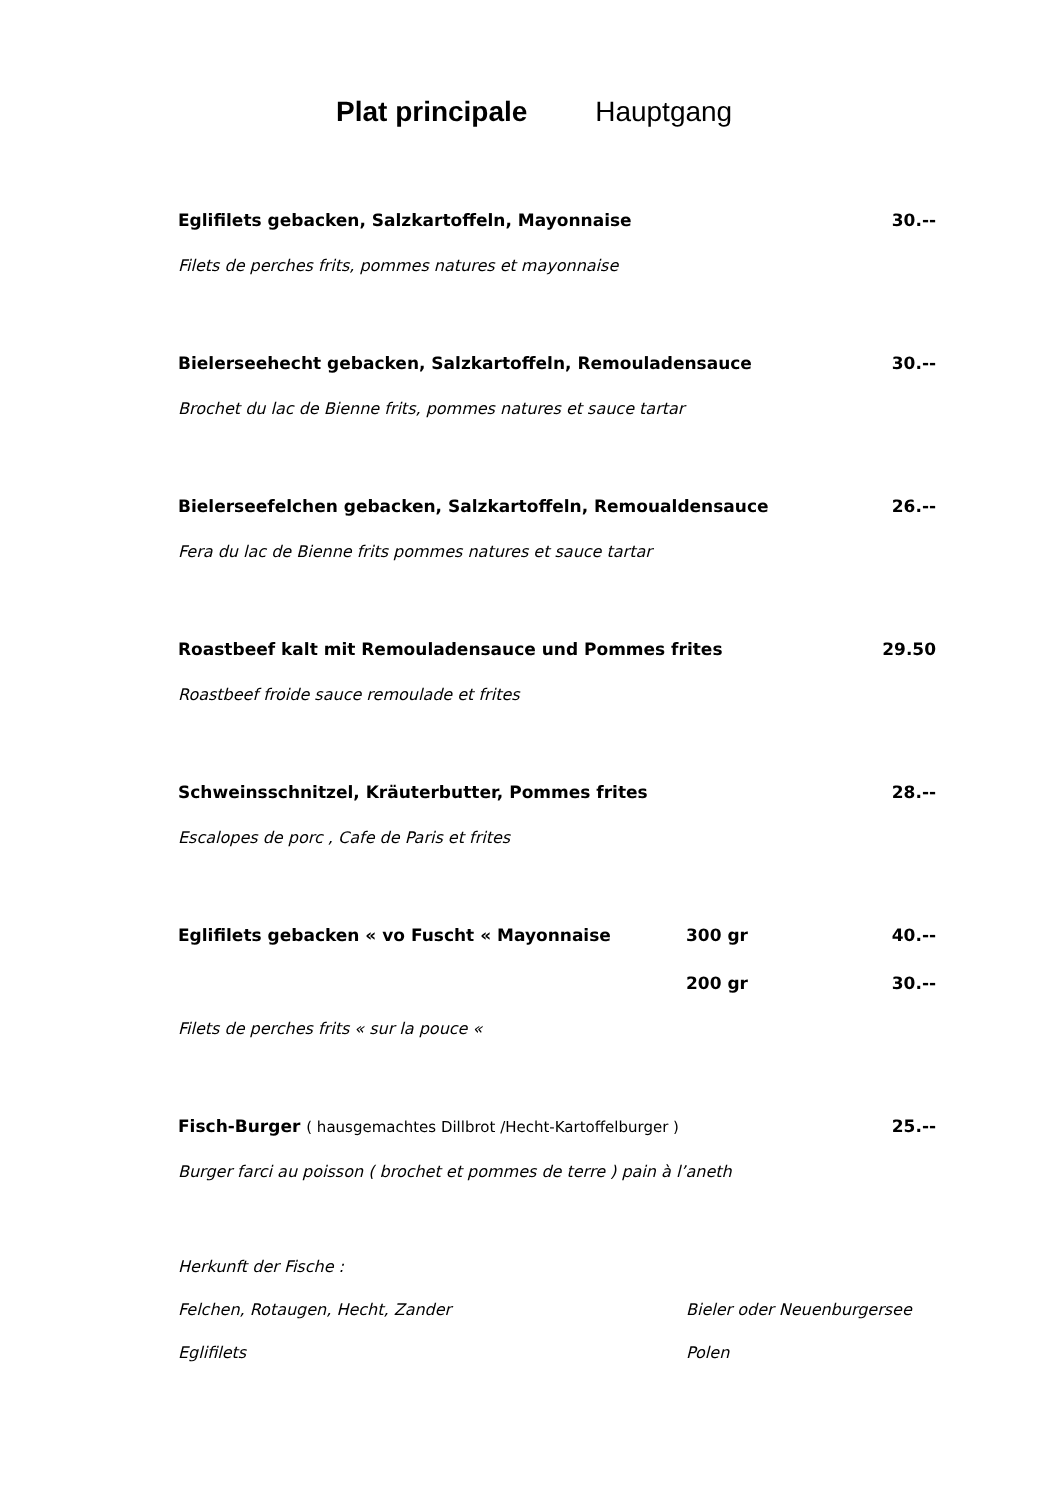Plat principale Hauptgang
Eglifilets gebacken, Salzkartoffeln, Mayonnaise 30.--
Filets de perches frits, pommes natures et mayonnaise
Bielerseehecht gebacken, Salzkartoffeln, Remouladensauce 30.--
Brochet du lac de Bienne frits, pommes natures et sauce tartar
Bielerseefelchen gebacken, Salzkartoffeln, Remoualdensauce 26.--
Fera du lac de Bienne frits pommes natures et sauce tartar
Roastbeef kalt mit Remouladensauce und Pommes frites 29.50
Roastbeef froide sauce remoulade et frites
Schweinsschnitzel, Kräuterbutter, Pommes frites 28.--
Escalopes de porc , Cafe de Paris et frites
Eglifilets gebacken « vo Fuscht « Mayonnaise 300 gr 40.--
200 gr 30.--
Filets de perches frits « sur la pouce «
Fisch-Burger ( hausgemachtes Dillbrot /Hecht-Kartoffelburger ) 25.--
Burger farci au poisson ( brochet et pommes de terre ) pain à l’aneth
Herkunft der Fische :
Felchen, Rotaugen, Hecht, Zander Bieler oder Neuenburgersee
Eglifilets Polen